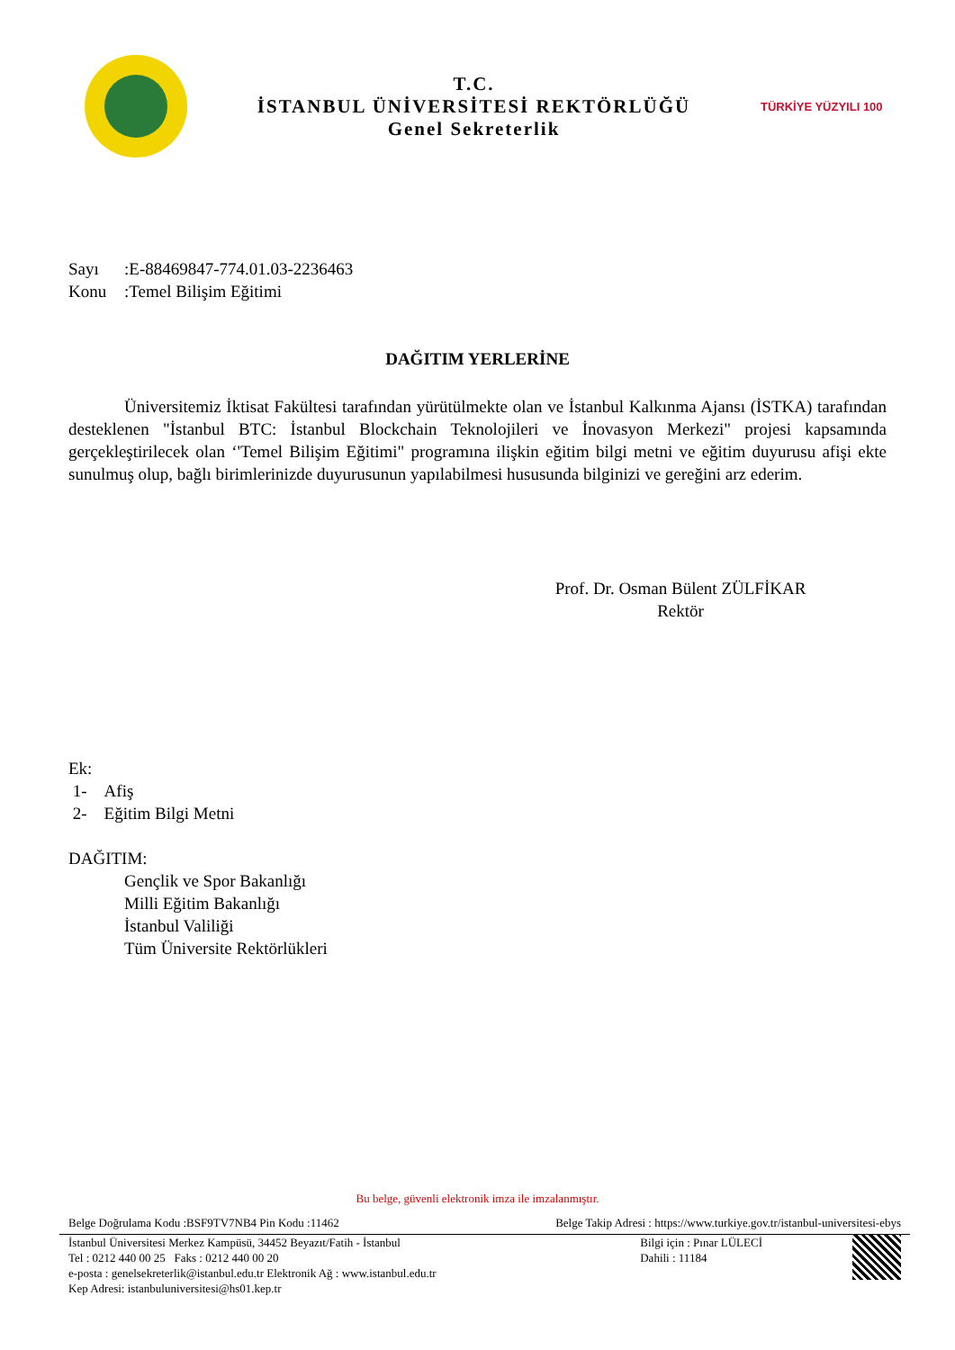T.C.
İSTANBUL ÜNİVERSİTESİ REKTÖRLÜĞÜ
Genel Sekreterlik
TÜRKİYE YÜZYILI 100
Sayı:E-88469847-774.01.03-2236463
Konu:Temel Bilişim Eğitimi
DAĞITIM YERLERİNE
Üniversitemiz İktisat Fakültesi tarafından yürütülmekte olan ve İstanbul Kalkınma Ajansı (İSTKA) tarafından desteklenen "İstanbul BTC: İstanbul Blockchain Teknolojileri ve İnovasyon Merkezi" projesi kapsamında gerçekleştirilecek olan ‘'Temel Bilişim Eğitimi" programına ilişkin eğitim bilgi metni ve eğitim duyurusu afişi ekte sunulmuş olup, bağlı birimlerinizde duyurusunun yapılabilmesi hususunda bilginizi ve gereğini arz ederim.
Prof. Dr. Osman Bülent ZÜLFİKAR
Rektör
Ek:
1- Afiş
2- Eğitim Bilgi Metni
DAĞITIM:
Gençlik ve Spor Bakanlığı
Milli Eğitim Bakanlığı
İstanbul Valiliği
Tüm Üniversite Rektörlükleri
Bu belge, güvenli elektronik imza ile imzalanmıştır.
Belge Doğrulama Kodu :BSF9TV7NB4 Pin Kodu :11462 Belge Takip Adresi : https://www.turkiye.gov.tr/istanbul-universitesi-ebys
İstanbul Üniversitesi Merkez Kampüsü, 34452 Beyazıt/Fatih - İstanbul
Tel : 0212 440 00 25 Faks : 0212 440 00 20
e-posta : genelsekreterlik@istanbul.edu.tr Elektronik Ağ : www.istanbul.edu.tr
Kep Adresi: istanbuluniversitesi@hs01.kep.tr
Bilgi için : Pınar LÜLECİ
Dahili : 11184